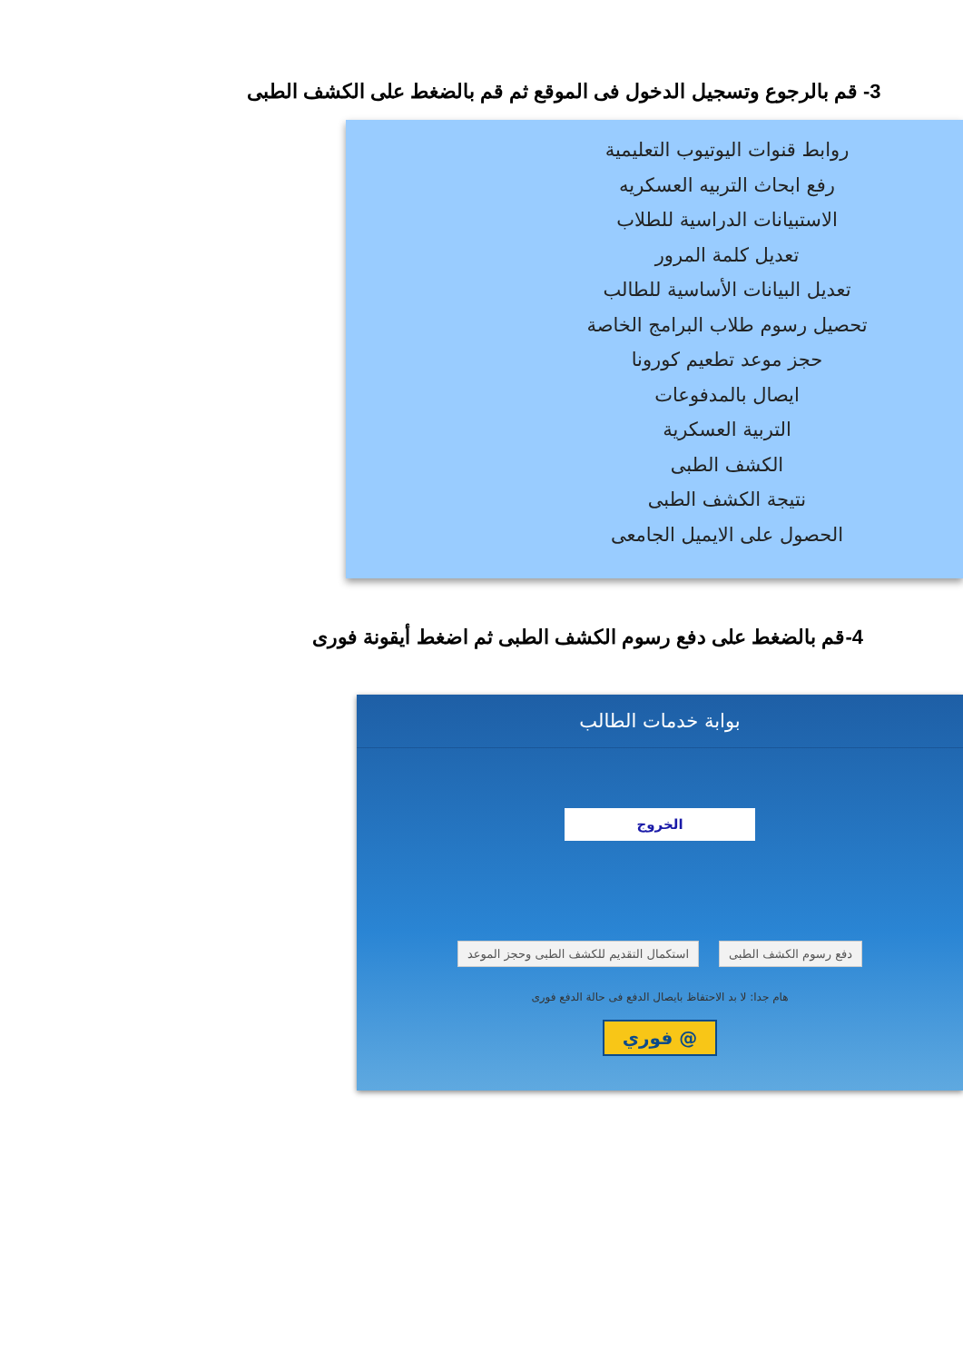3- قم بالرجوع وتسجيل الدخول فى الموقع ثم قم بالضغط على الكشف الطبى
روابط قنوات اليوتيوب التعليمية
رفع ابحاث التربيه العسكريه
الاستبيانات الدراسية للطلاب
تعديل كلمة المرور
تعديل البيانات الأساسية للطالب
تحصيل رسوم طلاب البرامج الخاصة
حجز موعد تطعيم كورونا
ايصال بالمدفوعات
التربية العسكرية
الكشف الطبى
نتيجة الكشف الطبى
الحصول على الايميل الجامعى
4-قم بالضغط على دفع رسوم الكشف الطبى ثم اضغط أيقونة فورى
بوابة خدمات الطالب
الخروج
دفع رسوم الكشف الطبى استكمال التقديم للكشف الطبى وحجز الموعد
هام جدا: لا بد الاحتفاظ بايصال الدفع فى حالة الدفع فورى
@ فوري